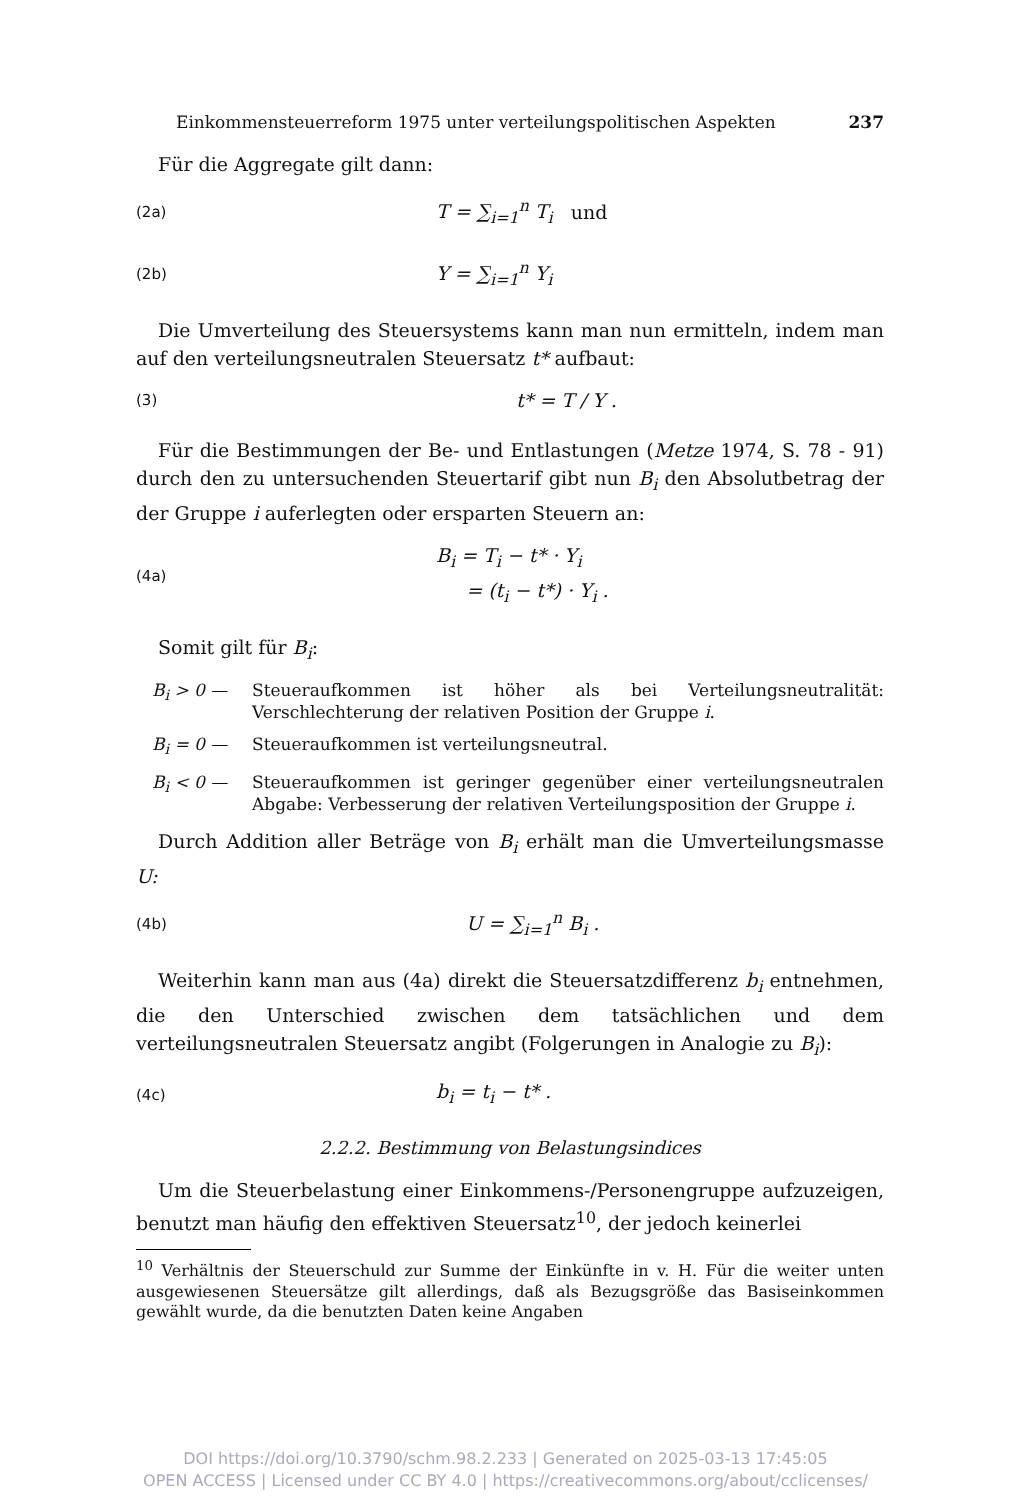Einkommensteuerreform 1975 unter verteilungspolitischen Aspekten 237
Für die Aggregate gilt dann:
(2a) T = ∑<sub>i=1</sub><sup>n</sup> T<sub>i</sub> und
(2b) Y = ∑<sub>i=1</sub><sup>n</sup> Y<sub>i</sub>
Die Umverteilung des Steuersystems kann man nun ermitteln, indem man auf den verteilungsneutralen Steuersatz t* aufbaut:
(3) t* = T / Y .
Für die Bestimmungen der Be- und Entlastungen (Metze 1974, S. 78 - 91) durch den zu untersuchenden Steuertarif gibt nun B<sub>i</sub> den Absolutbetrag der der Gruppe i auferlegten oder ersparten Steuern an:
(4a) B<sub>i</sub> = T<sub>i</sub> − t* · Y<sub>i</sub>
= (t<sub>i</sub> − t*) · Y<sub>i</sub> .
Somit gilt für B<sub>i</sub>:
B<sub>i</sub> > 0 — Steueraufkommen ist höher als bei Verteilungsneutralität: Verschlechterung der relativen Position der Gruppe i.
B<sub>i</sub> = 0 — Steueraufkommen ist verteilungsneutral.
B<sub>i</sub> < 0 — Steueraufkommen ist geringer gegenüber einer verteilungsneutralen Abgabe: Verbesserung der relativen Verteilungsposition der Gruppe i.
Durch Addition aller Beträge von B<sub>i</sub> erhält man die Umverteilungsmasse U:
(4b) U = ∑<sub>i=1</sub><sup>n</sup> B<sub>i</sub> .
Weiterhin kann man aus (4a) direkt die Steuersatzdifferenz b<sub>i</sub> entnehmen, die den Unterschied zwischen dem tatsächlichen und dem verteilungsneutralen Steuersatz angibt (Folgerungen in Analogie zu B<sub>i</sub>):
(4c) b<sub>i</sub> = t<sub>i</sub> − t* .
2.2.2. Bestimmung von Belastungsindices
Um die Steuerbelastung einer Einkommens-/Personengruppe aufzuzeigen, benutzt man häufig den effektiven Steuersatz<sup>10</sup>, der jedoch keinerlei
<sup>10</sup> Verhältnis der Steuerschuld zur Summe der Einkünfte in v. H. Für die weiter unten ausgewiesenen Steuersätze gilt allerdings, daß als Bezugsgröße das Basiseinkommen gewählt wurde, da die benutzten Daten keine Angaben
DOI https://doi.org/10.3790/schm.98.2.233 | Generated on 2025-03-13 17:45:05
OPEN ACCESS | Licensed under CC BY 4.0 | https://creativecommons.org/about/cclicenses/